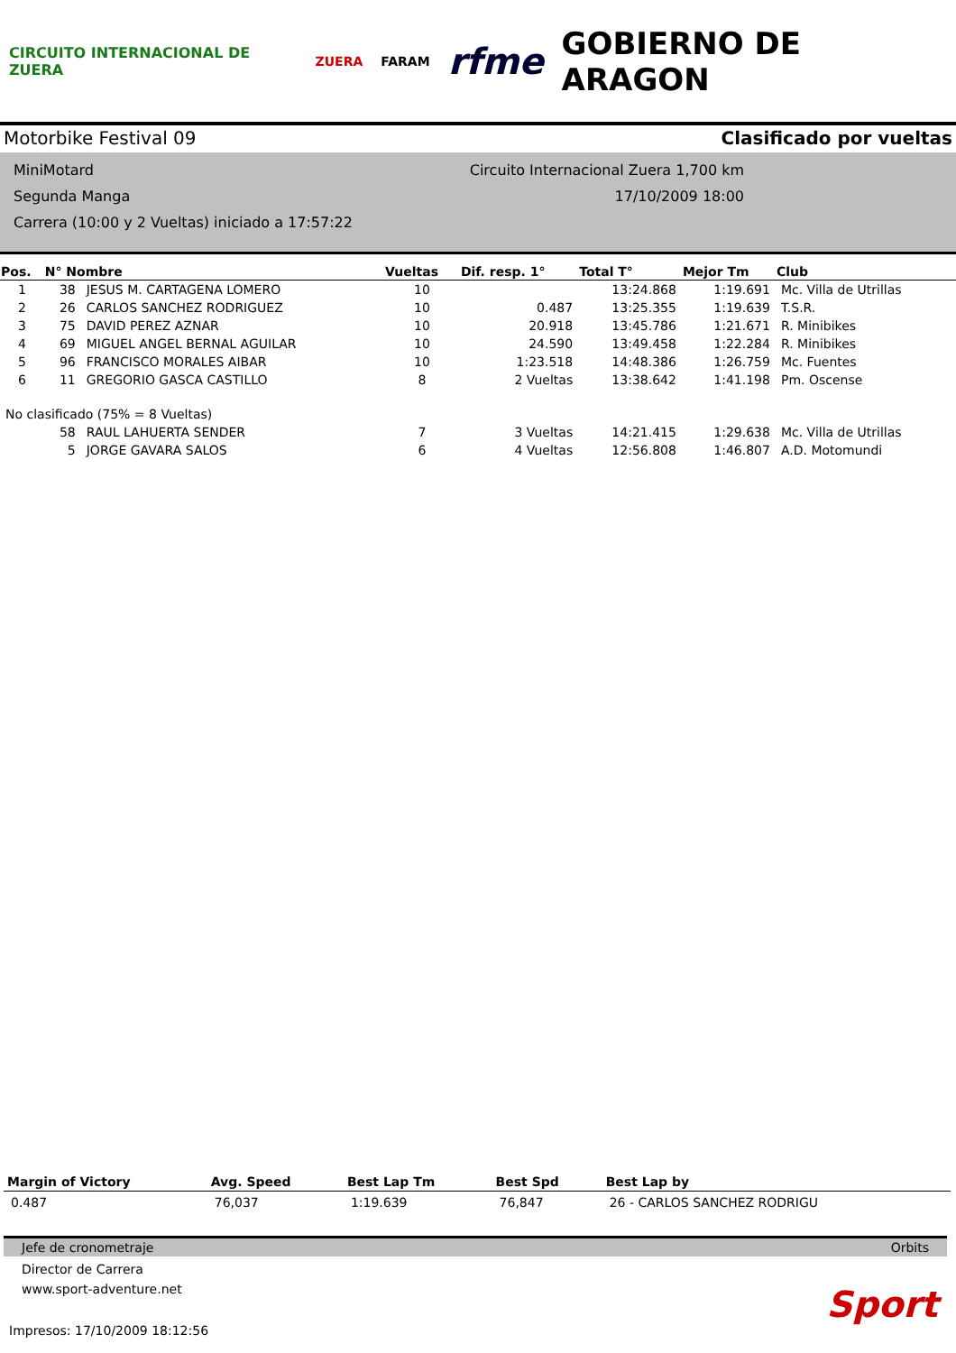CIRCUITO INTERNACIONAL DE ZUERA ZUERA FARAM
rfme
GOBIERNO DE ARAGON
Motorbike Festival 09 Clasificado por vueltas
MiniMotard
Segunda Manga
Carrera (10:00 y 2 Vueltas) iniciado a 17:57:22
Circuito Internacional Zuera 1,700 km
17/10/2009 18:00
| Pos. | N° Nombre | | Vueltas | Dif. resp. 1° | Total T° | Mejor Tm | Club |
| --- | --- | --- | --- | --- | --- | --- | --- |
| 1 | 38 | JESUS M. CARTAGENA LOMERO | 10 | | 13:24.868 | 1:19.691 | Mc. Villa de Utrillas |
| 2 | 26 | CARLOS SANCHEZ RODRIGUEZ | 10 | 0.487 | 13:25.355 | 1:19.639 | T.S.R. |
| 3 | 75 | DAVID PEREZ AZNAR | 10 | 20.918 | 13:45.786 | 1:21.671 | R. Minibikes |
| 4 | 69 | MIGUEL ANGEL BERNAL AGUILAR | 10 | 24.590 | 13:49.458 | 1:22.284 | R. Minibikes |
| 5 | 96 | FRANCISCO MORALES AIBAR | 10 | 1:23.518 | 14:48.386 | 1:26.759 | Mc. Fuentes |
| 6 | 11 | GREGORIO GASCA CASTILLO | 8 | 2 Vueltas | 13:38.642 | 1:41.198 | Pm. Oscense |
| No clasificado (75% = 8 Vueltas) | | | | | | | |
| | 58 | RAUL LAHUERTA SENDER | 7 | 3 Vueltas | 14:21.415 | 1:29.638 | Mc. Villa de Utrillas |
| | 5 | JORGE GAVARA SALOS | 6 | 4 Vueltas | 12:56.808 | 1:46.807 | A.D. Motomundi |
| Margin of Victory | Avg. Speed | Best Lap Tm | Best Spd | Best Lap by |
| --- | --- | --- | --- | --- |
| 0.487 | 76,037 | 1:19.639 | 76,847 | 26 - CARLOS SANCHEZ RODRIGU |
Jefe de cronometraje Orbits
Director de Carrera
www.sport-adventure.net
Impresos: 17/10/2009 18:12:56
Sport